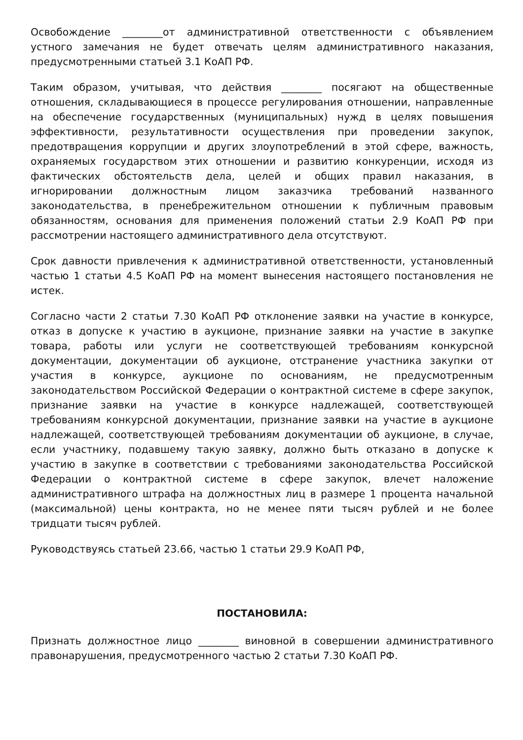Освобождение ________от административной ответственности с объявлением устного замечания не будет отвечать целям административного наказания, предусмотренными статьей 3.1 КоАП РФ.
Таким образом, учитывая, что действия ________ посягают на общественные отношения, складывающиеся в процессе регулирования отношении, направленные на обеспечение государственных (муниципальных) нужд в целях повышения эффективности, результативности осуществления при проведении закупок, предотвращения коррупции и других злоупотреблений в этой сфере, важность, охраняемых государством этих отношении и развитию конкуренции, исходя из фактических обстоятельств дела, целей и общих правил наказания, в игнорировании должностным лицом заказчика требований названного законодательства, в пренебрежительном отношении к публичным правовым обязанностям, основания для применения положений статьи 2.9 КоАП РФ при рассмотрении настоящего административного дела отсутствуют.
Срок давности привлечения к административной ответственности, установленный частью 1 статьи 4.5 КоАП РФ на момент вынесения настоящего постановления не истек.
Согласно части 2 статьи 7.30 КоАП РФ отклонение заявки на участие в конкурсе, отказ в допуске к участию в аукционе, признание заявки на участие в закупке товара, работы или услуги не соответствующей требованиям конкурсной документации, документации об аукционе, отстранение участника закупки от участия в конкурсе, аукционе по основаниям, не предусмотренным законодательством Российской Федерации о контрактной системе в сфере закупок, признание заявки на участие в конкурсе надлежащей, соответствующей требованиям конкурсной документации, признание заявки на участие в аукционе надлежащей, соответствующей требованиям документации об аукционе, в случае, если участнику, подавшему такую заявку, должно быть отказано в допуске к участию в закупке в соответствии с требованиями законодательства Российской Федерации о контрактной системе в сфере закупок, влечет наложение административного штрафа на должностных лиц в размере 1 процента начальной (максимальной) цены контракта, но не менее пяти тысяч рублей и не более тридцати тысяч рублей.
Руководствуясь статьей 23.66, частью 1 статьи 29.9 КоАП РФ,
ПОСТАНОВИЛА:
Признать должностное лицо ________ виновной в совершении административного правонарушения, предусмотренного частью 2 статьи 7.30 КоАП РФ.